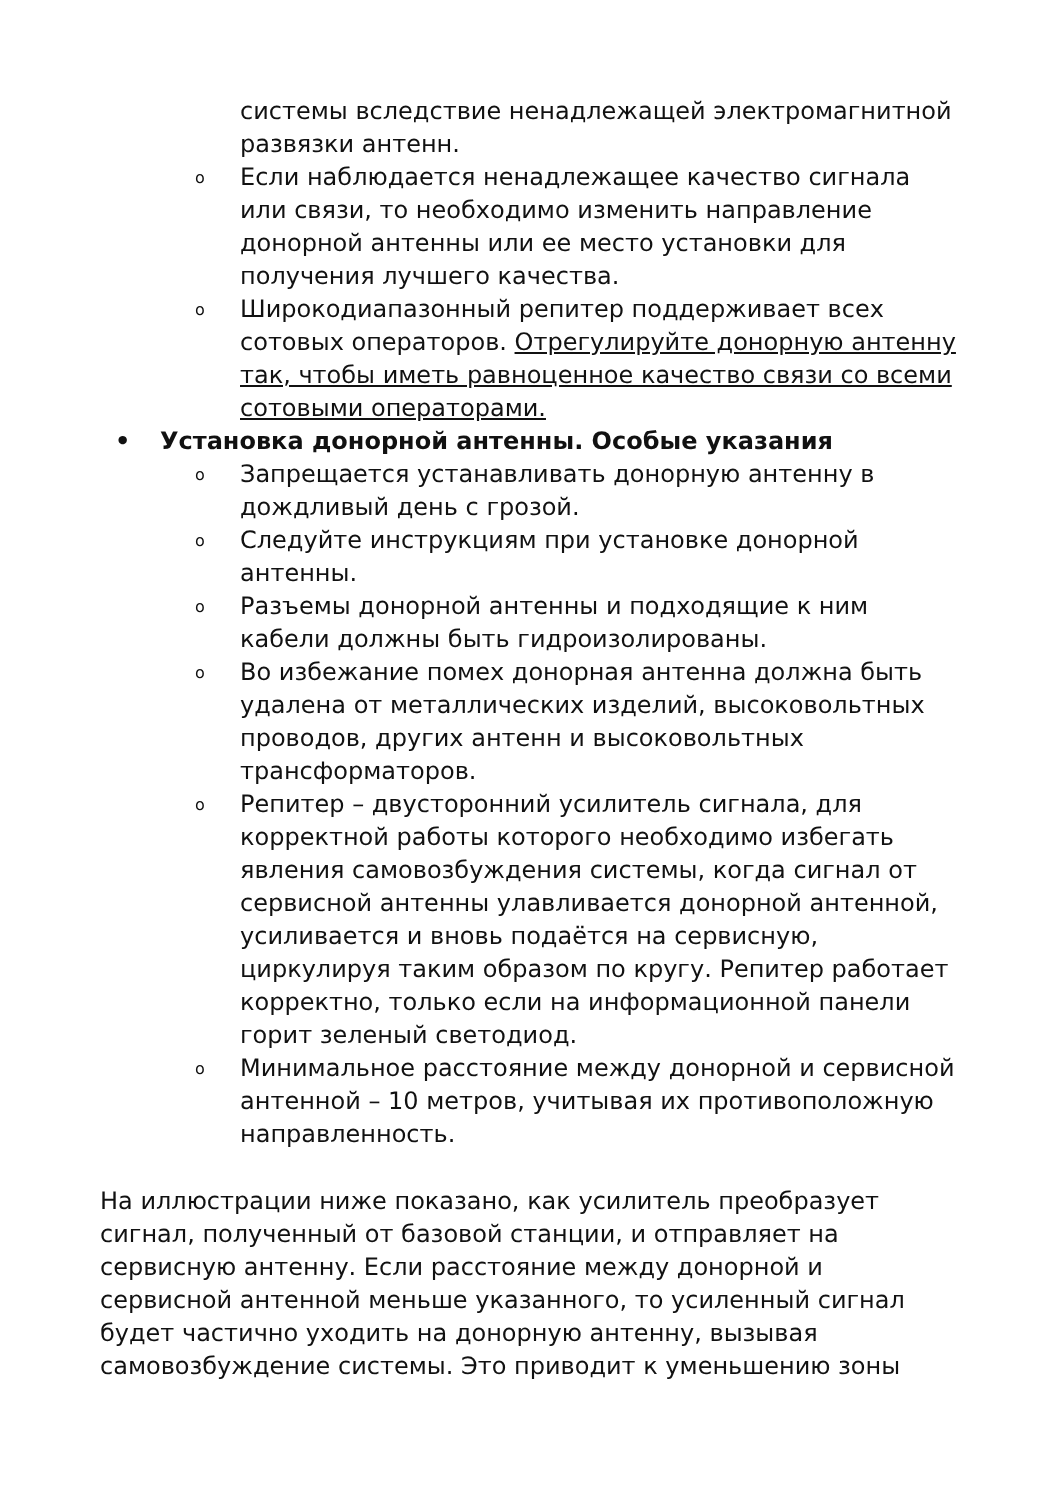системы вследствие ненадлежащей электромагнитной развязки антенн.
o Если наблюдается ненадлежащее качество сигнала или связи, то необходимо изменить направление донорной антенны или ее место установки для получения лучшего качества.
o Широкодиапазонный репитер поддерживает всех сотовых операторов. Отрегулируйте донорную антенну так, чтобы иметь равноценное качество связи со всеми сотовыми операторами.
• Установка донорной антенны. Особые указания
o Запрещается устанавливать донорную антенну в дождливый день с грозой.
o Следуйте инструкциям при установке донорной антенны.
o Разъемы донорной антенны и подходящие к ним кабели должны быть гидроизолированы.
o Во избежание помех донорная антенна должна быть удалена от металлических изделий, высоковольтных проводов, других антенн и высоковольтных трансформаторов.
o Репитер – двусторонний усилитель сигнала, для корректной работы которого необходимо избегать явления самовозбуждения системы, когда сигнал от сервисной антенны улавливается донорной антенной, усиливается и вновь подаётся на сервисную, циркулируя таким образом по кругу. Репитер работает корректно, только если на информационной панели горит зеленый светодиод.
o Минимальное расстояние между донорной и сервисной антенной – 10 метров, учитывая их противоположную направленность.
На иллюстрации ниже показано, как усилитель преобразует сигнал, полученный от базовой станции, и отправляет на сервисную антенну. Если расстояние между донорной и сервисной антенной меньше указанного, то усиленный сигнал будет частично уходить на донорную антенну, вызывая самовозбуждение системы. Это приводит к уменьшению зоны